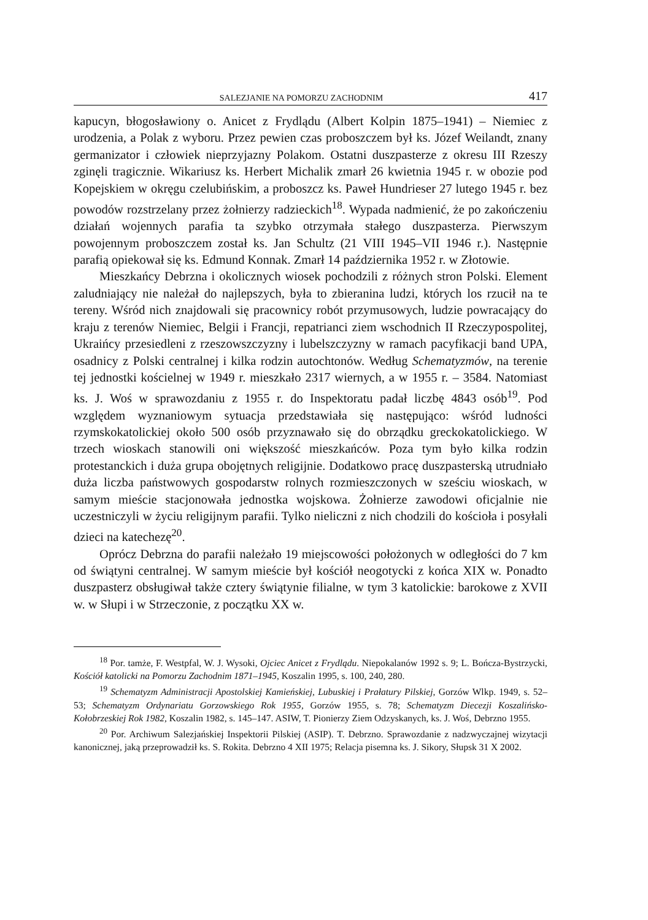SALEZJANIE NA POMORZU ZACHODNIM 417
kapucyn, błogosławiony o. Anicet z Frydlądu (Albert Kolpin 1875–1941) – Niemiec z urodzenia, a Polak z wyboru. Przez pewien czas proboszczem był ks. Józef Weilandt, znany germanizator i człowiek nieprzyjazny Polakom. Ostatni duszpasterze z okresu III Rzeszy zginęli tragicznie. Wikariusz ks. Herbert Michalik zmarł 26 kwietnia 1945 r. w obozie pod Kopejskiem w okręgu czelubińskim, a proboszcz ks. Paweł Hundrieser 27 lutego 1945 r. bez powodów rozstrzelany przez żołnierzy radzieckich<sup>18</sup>. Wypada nadmienić, że po zakończeniu działań wojennych parafia ta szybko otrzymała stałego duszpasterza. Pierwszym powojennym proboszczem został ks. Jan Schultz (21 VIII 1945–VII 1946 r.). Następnie parafią opiekował się ks. Edmund Konnak. Zmarł 14 października 1952 r. w Złotowie.
Mieszkańcy Debrzna i okolicznych wiosek pochodzili z różnych stron Polski. Element zaludniający nie należał do najlepszych, była to zbieranina ludzi, których los rzucił na te tereny. Wśród nich znajdowali się pracownicy robót przymusowych, ludzie powracający do kraju z terenów Niemiec, Belgii i Francji, repatrianci ziem wschodnich II Rzeczypospolitej, Ukraińcy przesiedleni z rzeszowszczyzny i lubelszczyzny w ramach pacyfikacji band UPA, osadnicy z Polski centralnej i kilka rodzin autochtonów. Według Schematyzmów, na terenie tej jednostki kościelnej w 1949 r. mieszkało 2317 wiernych, a w 1955 r. – 3584. Natomiast ks. J. Woś w sprawozdaniu z 1955 r. do Inspektoratu padał liczbę 4843 osób<sup>19</sup>. Pod względem wyznaniowym sytuacja przedstawiała się następująco: wśród ludności rzymskokatolickiej około 500 osób przyznawało się do obrządku greckokatolickiego. W trzech wioskach stanowili oni większość mieszkańców. Poza tym było kilka rodzin protestanckich i duża grupa obojętnych religijnie. Dodatkowo pracę duszpasterską utrudniało duża liczba państwowych gospodarstw rolnych rozmieszczonych w sześciu wioskach, w samym mieście stacjonowała jednostka wojskowa. Żołnierze zawodowi oficjalnie nie uczestniczyli w życiu religijnym parafii. Tylko nieliczni z nich chodzili do kościoła i posyłali dzieci na katechezę<sup>20</sup>.
Oprócz Debrzna do parafii należało 19 miejscowości położonych w odległości do 7 km od świątyni centralnej. W samym mieście był kościół neogotycki z końca XIX w. Ponadto duszpasterz obsługiwał także cztery świątynie filialne, w tym 3 katolickie: barokowe z XVII w. w Słupi i w Strzeczonie, z początku XX w.
<sup>18</sup> Por. tamże, F. Westpfal, W. J. Wysoki, Ojciec Anicet z Frydlądu. Niepokalanów 1992 s. 9; L. Bończa-Bystrzycki, Kościół katolicki na Pomorzu Zachodnim 1871–1945, Koszalin 1995, s. 100, 240, 280.
<sup>19</sup> Schematyzm Administracji Apostolskiej Kamieńskiej, Lubuskiej i Prałatury Pilskiej, Gorzów Wlkp. 1949, s. 52–53; Schematyzm Ordynariatu Gorzowskiego Rok 1955, Gorzów 1955, s. 78; Schematyzm Diecezji Koszalińsko-Kołobrzeskiej Rok 1982, Koszalin 1982, s. 145–147. ASIW, T. Pionierzy Ziem Odzyskanych, ks. J. Woś, Debrzno 1955.
<sup>20</sup> Por. Archiwum Salezjańskiej Inspektorii Pilskiej (ASIP). T. Debrzno. Sprawozdanie z nadzwyczajnej wizytacji kanonicznej, jaką przeprowadził ks. S. Rokita. Debrzno 4 XII 1975; Relacja pisemna ks. J. Sikory, Słupsk 31 X 2002.